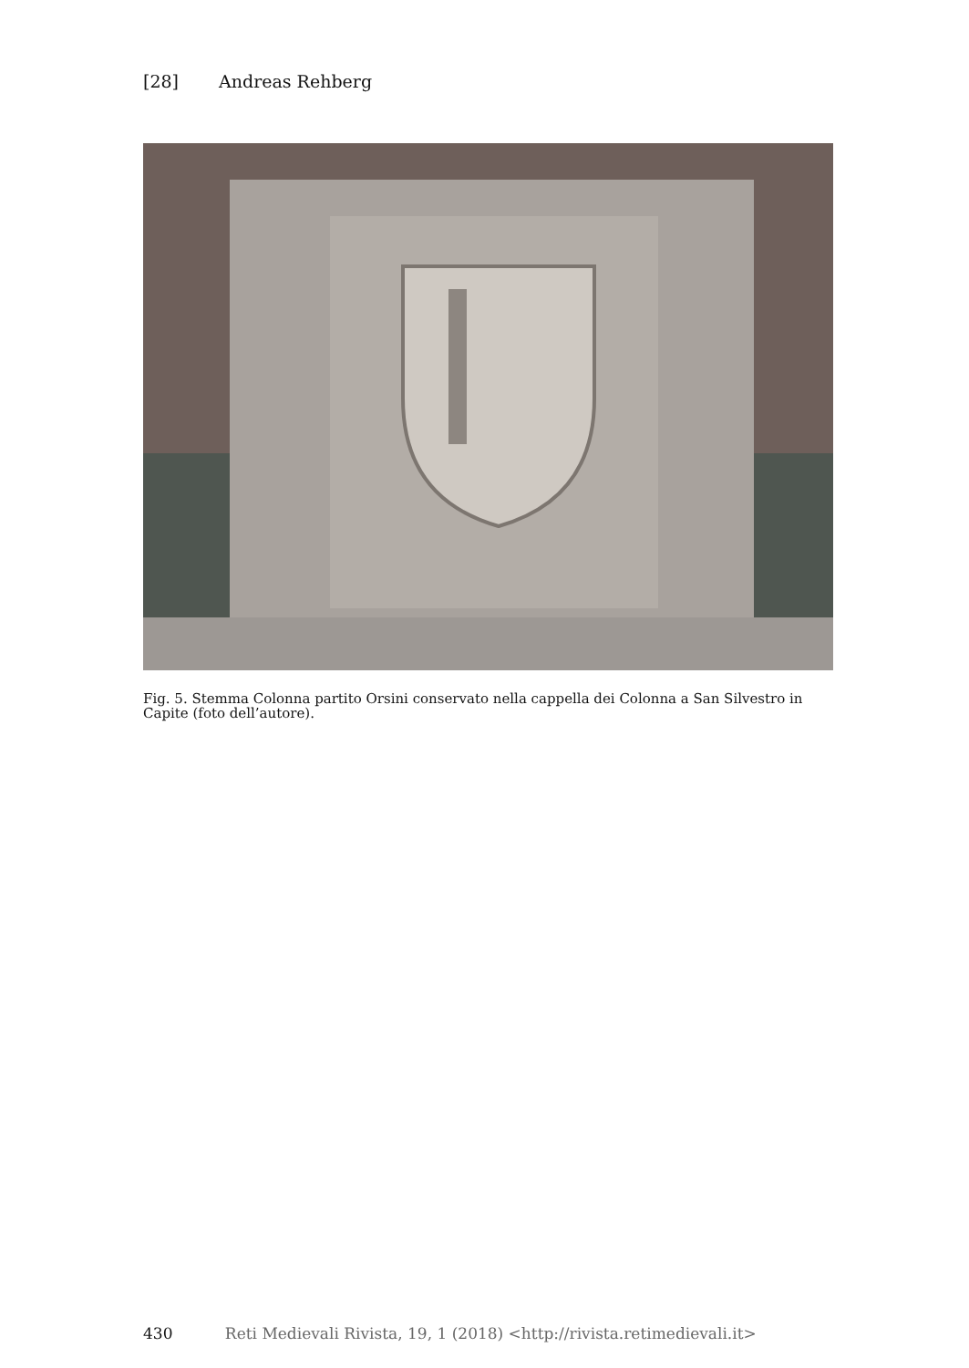[28] Andreas Rehberg
Fig. 5. Stemma Colonna partito Orsini conservato nella cappella dei Colonna a San Silvestro in Capite (foto dell’autore).
430 Reti Medievali Rivista, 19, 1 (2018) <http://rivista.retimedievali.it>